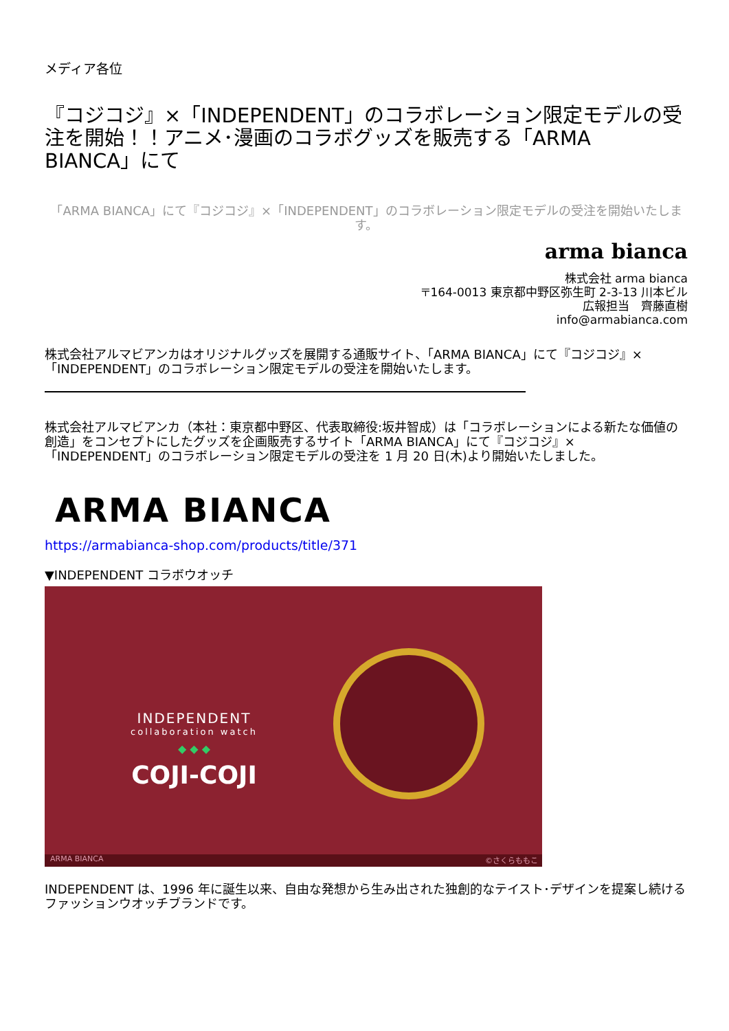メディア各位
『コジコジ』×「INDEPENDENT」のコラボレーション限定モデルの受注を開始！！アニメ･漫画のコラボグッズを販売する「ARMA BIANCA」にて
「ARMA BIANCA」にて『コジコジ』×「INDEPENDENT」のコラボレーション限定モデルの受注を開始いたします。
arma bianca
株式会社 arma bianca
〒164-0013 東京都中野区弥生町 2-3-13 川本ビル
広報担当　齊藤直樹
info@armabianca.com
株式会社アルマビアンカはオリジナルグッズを展開する通販サイト、「ARMA BIANCA」にて『コジコジ』×「INDEPENDENT」のコラボレーション限定モデルの受注を開始いたします。
株式会社アルマビアンカ（本社：東京都中野区、代表取締役:坂井智成）は「コラボレーションによる新たな価値の創造」をコンセプトにしたグッズを企画販売するサイト「ARMA BIANCA」にて『コジコジ』×「INDEPENDENT」のコラボレーション限定モデルの受注を 1 月 20 日(木)より開始いたしました。
ARMA BIANCA
https://armabianca-shop.com/products/title/371
▼INDEPENDENT コラボウオッチ
INDEPENDENT
collaboration watch
◆ ◆ ◆
COJI-COJI
ARMA BIANCA ©さくらももこ
INDEPENDENT は、1996 年に誕生以来、自由な発想から生み出された独創的なテイスト･デザインを提案し続けるファッションウオッチブランドです。